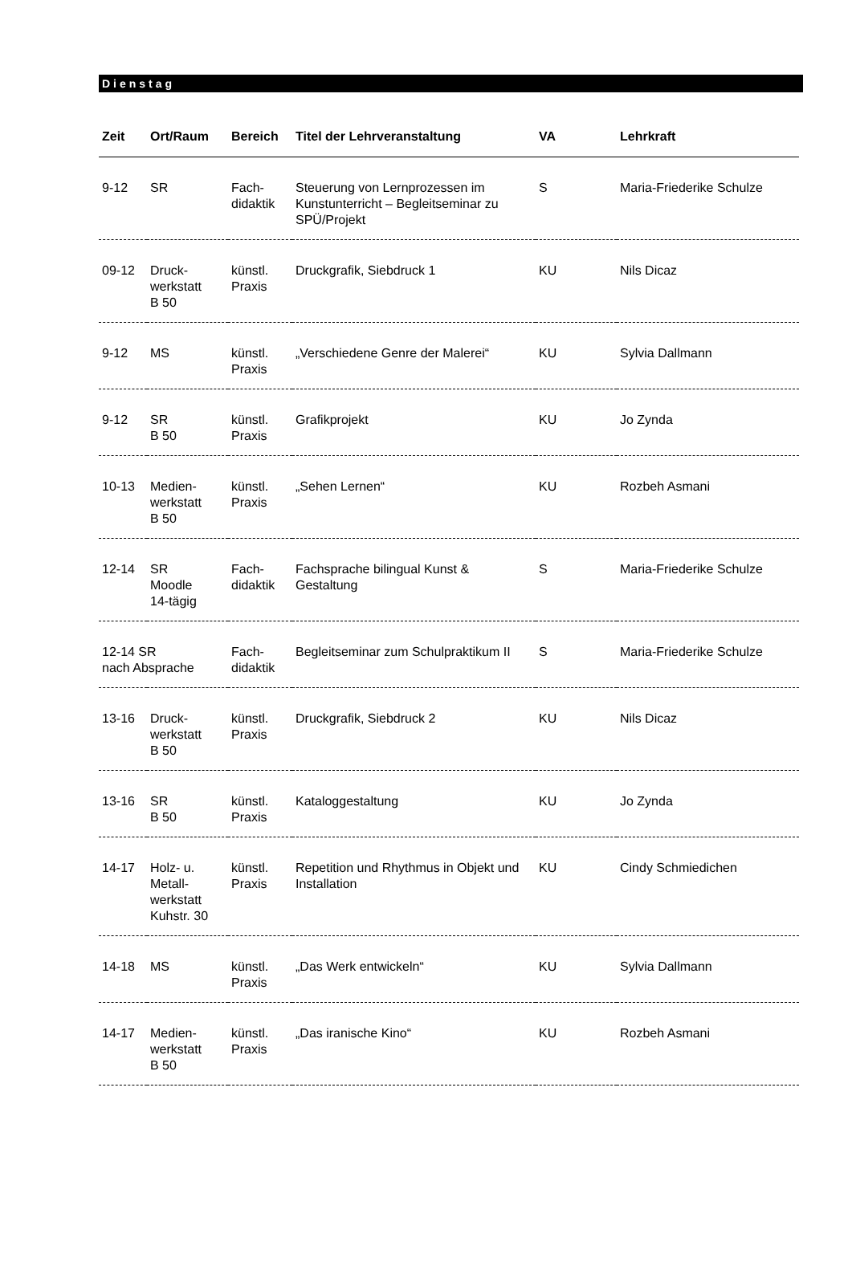Dienstag
| Zeit | Ort/Raum | Bereich | Titel der Lehrveranstaltung | VA | Lehrkraft |
| --- | --- | --- | --- | --- | --- |
| 9-12 | SR | Fach- didaktik | Steuerung von Lernprozessen im Kunstunterricht – Begleitseminar zu SPÜ/Projekt | S | Maria-Friederike Schulze |
| 09-12 | Druck- werkstatt B 50 | künstl. Praxis | Druckgrafik, Siebdruck 1 | KU | Nils Dicaz |
| 9-12 | MS | künstl. Praxis | „Verschiedene Genre der Malerei“ | KU | Sylvia Dallmann |
| 9-12 | SR B 50 | künstl. Praxis | Grafikprojekt | KU | Jo Zynda |
| 10-13 | Medien- werkstatt B 50 | künstl. Praxis | „Sehen Lernen“ | KU | Rozbeh Asmani |
| 12-14 | SR Moodle 14-tägig | Fach- didaktik | Fachsprache bilingual Kunst & Gestaltung | S | Maria-Friederike Schulze |
| 12-14 SR nach Absprache | | Fach- didaktik | Begleitseminar zum Schulpraktikum II | S | Maria-Friederike Schulze |
| 13-16 | Druck- werkstatt B 50 | künstl. Praxis | Druckgrafik, Siebdruck 2 | KU | Nils Dicaz |
| 13-16 | SR B 50 | künstl. Praxis | Kataloggestaltung | KU | Jo Zynda |
| 14-17 | Holz- u. Metall- werkstatt Kuhstr. 30 | künstl. Praxis | Repetition und Rhythmus in Objekt und Installation | KU | Cindy Schmiedichen |
| 14-18 | MS | künstl. Praxis | „Das Werk entwickeln“ | KU | Sylvia Dallmann |
| 14-17 | Medien- werkstatt B 50 | künstl. Praxis | „Das iranische Kino“ | KU | Rozbeh Asmani |